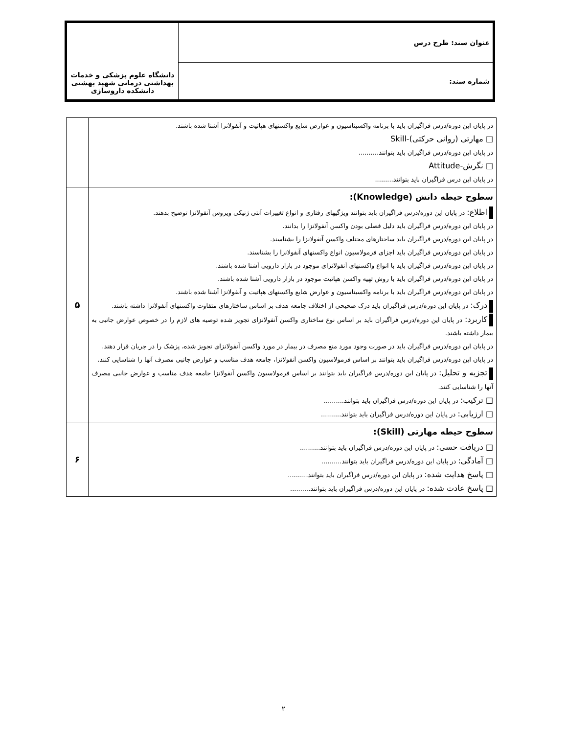| عنوان سند: طرح درس | دانشگاه علوم پزشکی و خدمات بهداشتی درمانی شهید بهشتی دانشکده داروسازی |
| شماره سند: | |
| در پایان این دوره/درس فراگیران باید با برنامه واکسیناسیون و عوارض شایع واکسنهای هپاتیت و آنفولانزا آشنا شده باشند. □ مهارتی (روانی حرکتی)-Skill در پایان این دوره/درس فراگیران باید بتوانند.......... □ نگرش-Attitude در پایان این درس فراگیران باید بتوانند......... | |
| سطوح حیطه دانش (Knowledge): اطلاع: در پایان این دوره/درس فراگیران باید بتوانند ویژگیهای رفتاری و انواع تغییرات آنتی ژنیکی ویروس آنفولانزا توضیح بدهند. در پایان این دوره/درس فراگیران باید دلیل فصلی بودن واکسن آنفولانزا را بدانند. در پایان این دوره/درس فراگیران باید ساختارهای مختلف واکسن آنفولانزا را بشناسند. در پایان این دوره/درس فراگیران باید اجزای فرمولاسیون انواع واکسنهای آنفولانزا را بشناسند. در پایان این دوره/درس فراگیران باید با انواع واکسنهای آنفولانزای موجود در بازار دارویی آشنا شده باشند. در پایان این دوره/درس فراگیران باید با روش تهیه واکسن هپاتیت موجود در بازار دارویی آشنا شده باشند. در پایان این دوره/درس فراگیران باید با برنامه واکسیناسیون و عوارض شایع واکسنهای هپاتیت و آنفولانزا آشنا شده باشند. درک: در پایان این دوره/درس فراگیران باید درک صحیحی از اختلاف جامعه هدف بر اساس ساختارهای متفاوت واکسنهای آنفولانزا داشته باشند. کاربرد: در پایان این دوره/درس فراگیران باید بر اساس نوع ساختاری واکسن آنفولانزای تجویز شده توصیه های لازم را در خصوص عوارض جانبی به بیمار داشته باشند. در پایان این دوره/درس فراگیران باید در صورت وجود مورد منع مصرف در بیمار در مورد واکسن آنفولانزای تجویز شده، پزشک را در جریان قرار دهند. در پایان این دوره/درس فراگیران باید بتوانند بر اساس فرمولاسیون واکسن آنفولانزا، جامعه هدف مناسب و عوارض جانبی مصرف آنها را شناسایی کنند. تجزیه و تحلیل: در پایان این دوره/درس فراگیران باید بتوانند بر اساس فرمولاسیون واکسن آنفولانزا جامعه هدف مناسب و عوارض جانبی مصرف آنها را شناسایی کنند. □ ترکیب: در پایان این دوره/درس فراگیران باید بتوانند.......... □ ارزیابی: در پایان این دوره/درس فراگیران باید بتوانند.......... | ۵ |
| سطوح حیطه مهارتی (Skill): □ دریافت حسی: در پایان این دوره/درس فراگیران باید بتوانند.......... □ آمادگی: در پایان این دوره/درس فراگیران باید بتوانند.......... □ پاسخ هدایت شده: در پایان این دوره/درس فراگیران باید بتوانند.......... □ پاسخ عادت شده: در پایان این دوره/درس فراگیران باید بتوانند.......... | ۶ |
۲